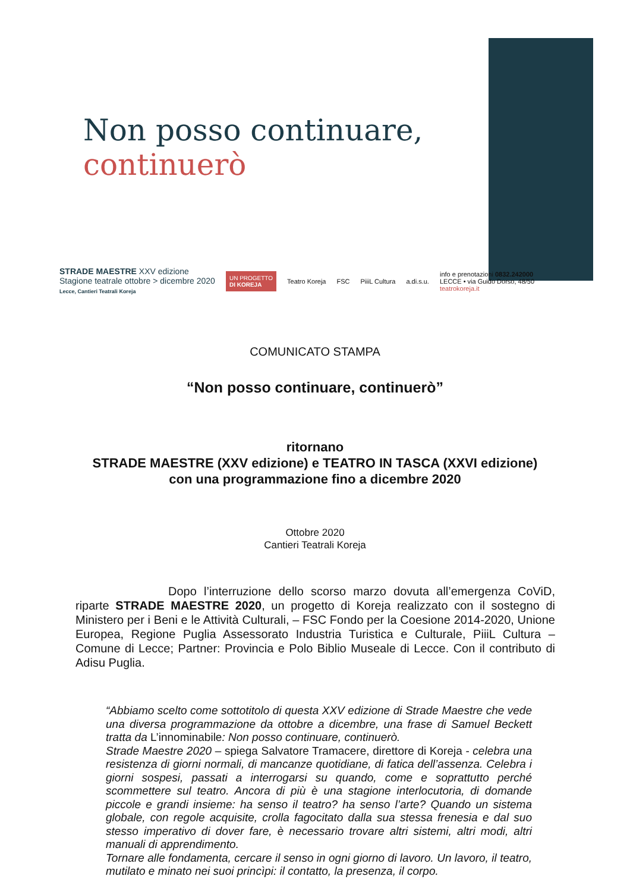Non posso continuare,
continuerò
STRADE MAESTRE XXV edizione
Stagione teatrale ottobre > dicembre 2020
Lecce, Cantieri Teatrali Koreja
UN PROGETTO
DI KOREJA
Teatro Koreja FSC PiiiL Cultura a.di.s.u.
info e prenotazioni 0832.242000
LECCE • via Guido Dorso, 48/50
teatrokoreja.it
COMUNICATO STAMPA
“Non posso continuare, continuerò”
ritornano
STRADE MAESTRE (XXV edizione) e TEATRO IN TASCA (XXVI edizione)
con una programmazione fino a dicembre 2020
Ottobre 2020
Cantieri Teatrali Koreja
Dopo l’interruzione dello scorso marzo dovuta all’emergenza CoViD, riparte STRADE MAESTRE 2020, un progetto di Koreja realizzato con il sostegno di Ministero per i Beni e le Attività Culturali, – FSC Fondo per la Coesione 2014-2020, Unione Europea, Regione Puglia Assessorato Industria Turistica e Culturale, PiiiL Cultura – Comune di Lecce; Partner: Provincia e Polo Biblio Museale di Lecce. Con il contributo di Adisu Puglia.
“Abbiamo scelto come sottotitolo di questa XXV edizione di Strade Maestre che vede una diversa programmazione da ottobre a dicembre, una frase di Samuel Beckett tratta da L’innominabile: Non posso continuare, continuerò.
Strade Maestre 2020 – spiega Salvatore Tramacere, direttore di Koreja - celebra una resistenza di giorni normali, di mancanze quotidiane, di fatica dell’assenza. Celebra i giorni sospesi, passati a interrogarsi su quando, come e soprattutto perché scommettere sul teatro. Ancora di più è una stagione interlocutoria, di domande piccole e grandi insieme: ha senso il teatro? ha senso l’arte? Quando un sistema globale, con regole acquisite, crolla fagocitato dalla sua stessa frenesia e dal suo stesso imperativo di dover fare, è necessario trovare altri sistemi, altri modi, altri manuali di apprendimento.
Tornare alle fondamenta, cercare il senso in ogni giorno di lavoro. Un lavoro, il teatro, mutilato e minato nei suoi princìpi: il contatto, la presenza, il corpo.